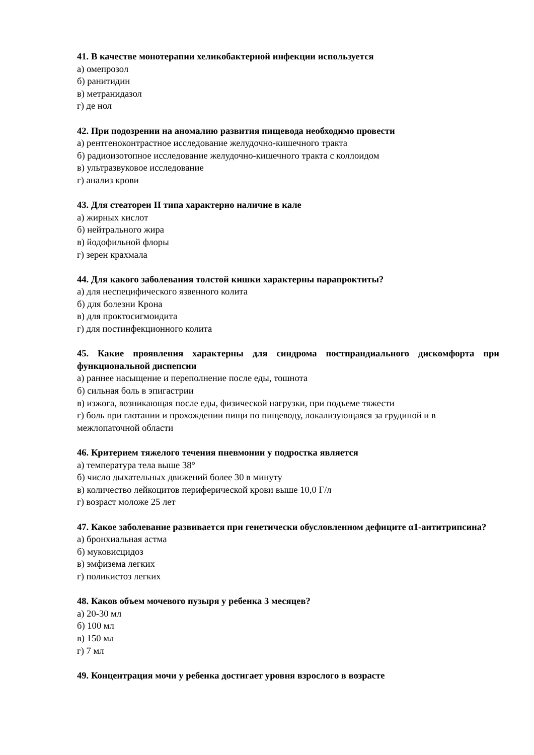41. В качестве монотерапии хеликобактерной инфекции используется
а) омепрозол
б) ранитидин
в) метранидазол
г) де нол
42. При подозрении на аномалию развития пищевода необходимо провести
а) рентгеноконтрастное исследование желудочно-кишечного тракта
б) радиоизотопное исследование желудочно-кишечного тракта с коллоидом
в) ультразвуковое исследование
г) анализ крови
43. Для стеатореи II типа характерно наличие в кале
а) жирных кислот
б) нейтрального жира
в) йодофильной флоры
г) зерен крахмала
44. Для какого заболевания толстой кишки характерны парапроктиты?
а) для неспецифического язвенного колита
б) для болезни Крона
в) для проктосигмоидита
г) для постинфекционного колита
45. Какие проявления характерны для синдрома постпрандиального дискомфорта при функциональной диспепсии
а) раннее насыщение и переполнение после еды, тошнота
б) сильная боль в эпигастрии
в) изжога, возникающая после еды, физической нагрузки, при подъеме тяжести
г) боль при глотании и прохождении пищи по пищеводу, локализующаяся за грудиной и в межлопаточной области
46. Критерием тяжелого течения пневмонии у подростка является
а) температура тела выше 38°
б) число дыхательных движений более 30 в минуту
в) количество лейкоцитов периферической крови выше 10,0 Г/л
г) возраст моложе 25 лет
47. Какое заболевание развивается при генетически обусловленном дефиците α1-антитрипсина?
а) бронхиальная астма
б) муковисцидоз
в) эмфизема легких
г) поликистоз легких
48. Каков объем мочевого пузыря у ребенка 3 месяцев?
а) 20-30 мл
б) 100 мл
в) 150 мл
г) 7 мл
49. Концентрация мочи у ребенка достигает уровня взрослого в возрасте